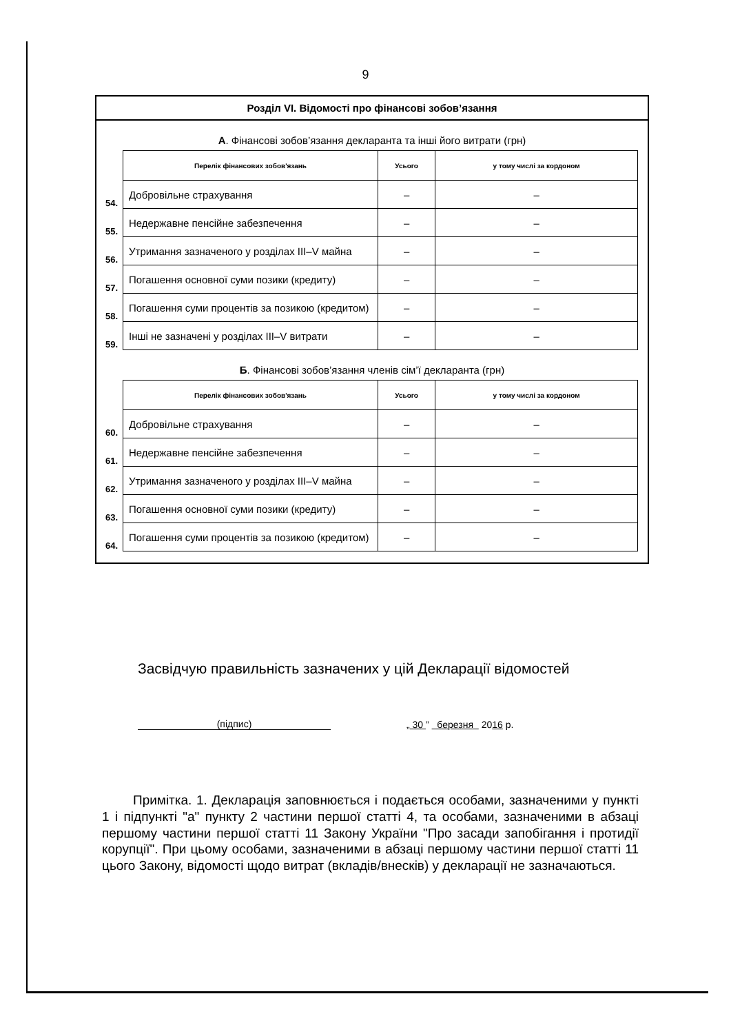9
Розділ VI. Відомості про фінансові зобов’язання
А. Фінансові зобов’язання декларанта та інші його витрати (грн)
| | Перелік фінансових зобов'язань | Усього | у тому числі за кордоном |
| 54. | Добровільне страхування | – | – |
| 55. | Недержавне пенсійне забезпечення | – | – |
| 56. | Утримання зазначеного у розділах III–V майна | – | – |
| 57. | Погашення основної суми позики (кредиту) | – | – |
| 58. | Погашення суми процентів за позикою (кредитом) | – | – |
| 59. | Інші не зазначені у розділах III–V витрати | – | – |
Б. Фінансові зобов’язання членів сім’ї декларанта (грн)
| | Перелік фінансових зобов'язань | Усього | у тому числі за кордоном |
| 60. | Добровільне страхування | – | – |
| 61. | Недержавне пенсійне забезпечення | – | – |
| 62. | Утримання зазначеного у розділах III–V майна | – | – |
| 63. | Погашення основної суми позики (кредиту) | – | – |
| 64. | Погашення суми процентів за позикою (кредитом) | – | – |
Засвідчую правильність зазначених у цій Декларації відомостей
(підпис)
„ 30 ” березня 2016 р.
Примітка. 1. Декларація заповнюється і подається особами, зазначеними у пункті 1 і підпункті "а" пункту 2 частини першої статті 4, та особами, зазначеними в абзаці першому частини першої статті 11 Закону України "Про засади запобігання і протидії корупції". При цьому особами, зазначеними в абзаці першому частини першої статті 11 цього Закону, відомості щодо витрат (вкладів/внесків) у декларації не зазначаються.